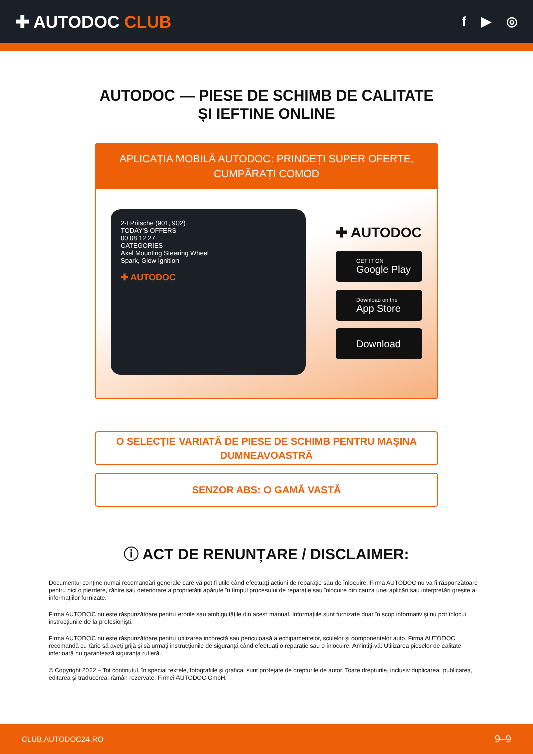✚ AUTODOC CLUB
f ▶ ◎
AUTODOC — PIESE DE SCHIMB DE CALITATE ȘI IEFTINE ONLINE
APLICAȚIA MOBILĂ AUTODOC: PRINDEȚI SUPER OFERTE, CUMPĂRAȚI COMOD
2-t Pritsche (901, 902)
TODAY'S OFFERS
00 08 12 27
CATEGORIES
Axel Mounting Steering Wheel
Spark, Glow Ignition
✚ AUTODOC
✚ AUTODOC
GET IT ON
Google Play
Download on the
App Store
Download
O SELECȚIE VARIATĂ DE PIESE DE SCHIMB PENTRU MAȘINA DUMNEAVOASTRĂ
SENZOR ABS: O GAMĂ VASTĂ
ⓘ ACT DE RENUNȚARE / DISCLAIMER:
Documentul conține numai recomandări generale care vă pot fi utile când efectuați acțiuni de reparație sau de înlocuire. Firma AUTODOC nu va fi răspunzătoare pentru nici o pierdere, rănire sau deteriorare a proprietății apărute în timpul procesului de reparație sau înlocuire din cauza unei aplicări sau interpretări greșite a informațiilor furnizate.
Firma AUTODOC nu este răspunzătoare pentru erorile sau ambiguitățile din acest manual. Informațiile sunt furnizate doar în scop informativ și nu pot înlocui instrucțiunile de la profesioniști.
Firma AUTODOC nu este răspunzătoare pentru utilizarea incorectă sau periculoasă a echipamentelor, sculelor și componentelor auto. Firma AUTODOC recomandă cu tărie să aveți grijă și să urmați instrucțiunile de siguranță când efectuați o reparație sau o înlocuire. Amintiți-vă: Utilizarea pieselor de calitate inferioară nu garantează siguranța rutieră.
© Copyright 2022 – Tot conținutul, în special textele, fotografiile și grafica, sunt protejate de drepturile de autor. Toate drepturile, inclusiv duplicarea, publicarea, editarea și traducerea, rămân rezervate, Firmei AUTODOC GmbH.
CLUB.AUTODOC24.RO 9–9